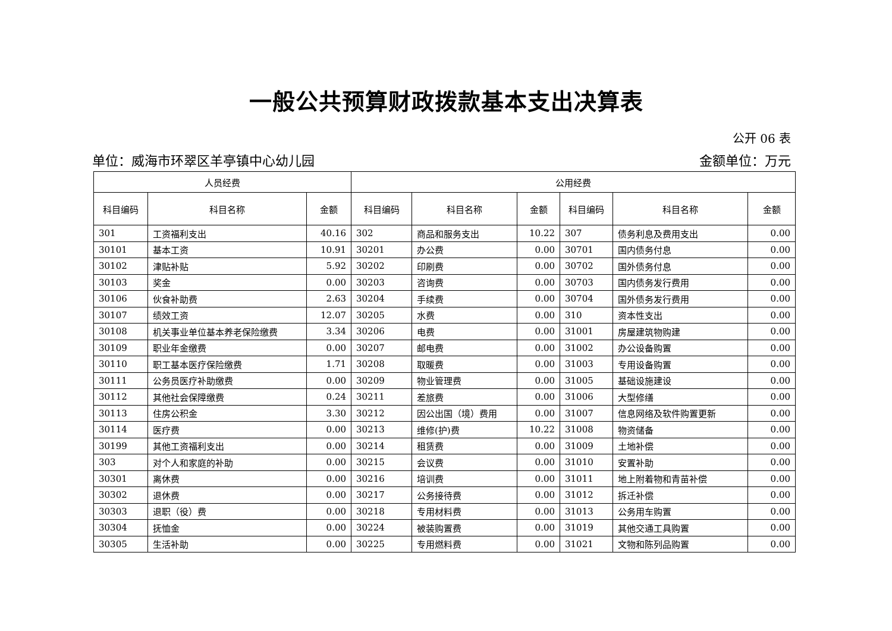一般公共预算财政拨款基本支出决算表
公开 06 表
单位：威海市环翠区羊亭镇中心幼儿园 金额单位：万元
| 人员经费 | | | 公用经费 | | | | | |
| --- | --- | --- | --- | --- | --- | --- | --- | --- |
| 科目编码 | 科目名称 | 金额 | 科目编码 | 科目名称 | 金额 | 科目编码 | 科目名称 | 金额 |
| 301 | 工资福利支出 | 40.16 | 302 | 商品和服务支出 | 10.22 | 307 | 债务利息及费用支出 | 0.00 |
| 30101 | 基本工资 | 10.91 | 30201 | 办公费 | 0.00 | 30701 | 国内债务付息 | 0.00 |
| 30102 | 津贴补贴 | 5.92 | 30202 | 印刷费 | 0.00 | 30702 | 国外债务付息 | 0.00 |
| 30103 | 奖金 | 0.00 | 30203 | 咨询费 | 0.00 | 30703 | 国内债务发行费用 | 0.00 |
| 30106 | 伙食补助费 | 2.63 | 30204 | 手续费 | 0.00 | 30704 | 国外债务发行费用 | 0.00 |
| 30107 | 绩效工资 | 12.07 | 30205 | 水费 | 0.00 | 310 | 资本性支出 | 0.00 |
| 30108 | 机关事业单位基本养老保险缴费 | 3.34 | 30206 | 电费 | 0.00 | 31001 | 房屋建筑物购建 | 0.00 |
| 30109 | 职业年金缴费 | 0.00 | 30207 | 邮电费 | 0.00 | 31002 | 办公设备购置 | 0.00 |
| 30110 | 职工基本医疗保险缴费 | 1.71 | 30208 | 取暖费 | 0.00 | 31003 | 专用设备购置 | 0.00 |
| 30111 | 公务员医疗补助缴费 | 0.00 | 30209 | 物业管理费 | 0.00 | 31005 | 基础设施建设 | 0.00 |
| 30112 | 其他社会保障缴费 | 0.24 | 30211 | 差旅费 | 0.00 | 31006 | 大型修缮 | 0.00 |
| 30113 | 住房公积金 | 3.30 | 30212 | 因公出国（境）费用 | 0.00 | 31007 | 信息网络及软件购置更新 | 0.00 |
| 30114 | 医疗费 | 0.00 | 30213 | 维修(护)费 | 10.22 | 31008 | 物资储备 | 0.00 |
| 30199 | 其他工资福利支出 | 0.00 | 30214 | 租赁费 | 0.00 | 31009 | 土地补偿 | 0.00 |
| 303 | 对个人和家庭的补助 | 0.00 | 30215 | 会议费 | 0.00 | 31010 | 安置补助 | 0.00 |
| 30301 | 离休费 | 0.00 | 30216 | 培训费 | 0.00 | 31011 | 地上附着物和青苗补偿 | 0.00 |
| 30302 | 退休费 | 0.00 | 30217 | 公务接待费 | 0.00 | 31012 | 拆迁补偿 | 0.00 |
| 30303 | 退职（役）费 | 0.00 | 30218 | 专用材料费 | 0.00 | 31013 | 公务用车购置 | 0.00 |
| 30304 | 抚恤金 | 0.00 | 30224 | 被装购置费 | 0.00 | 31019 | 其他交通工具购置 | 0.00 |
| 30305 | 生活补助 | 0.00 | 30225 | 专用燃料费 | 0.00 | 31021 | 文物和陈列品购置 | 0.00 |